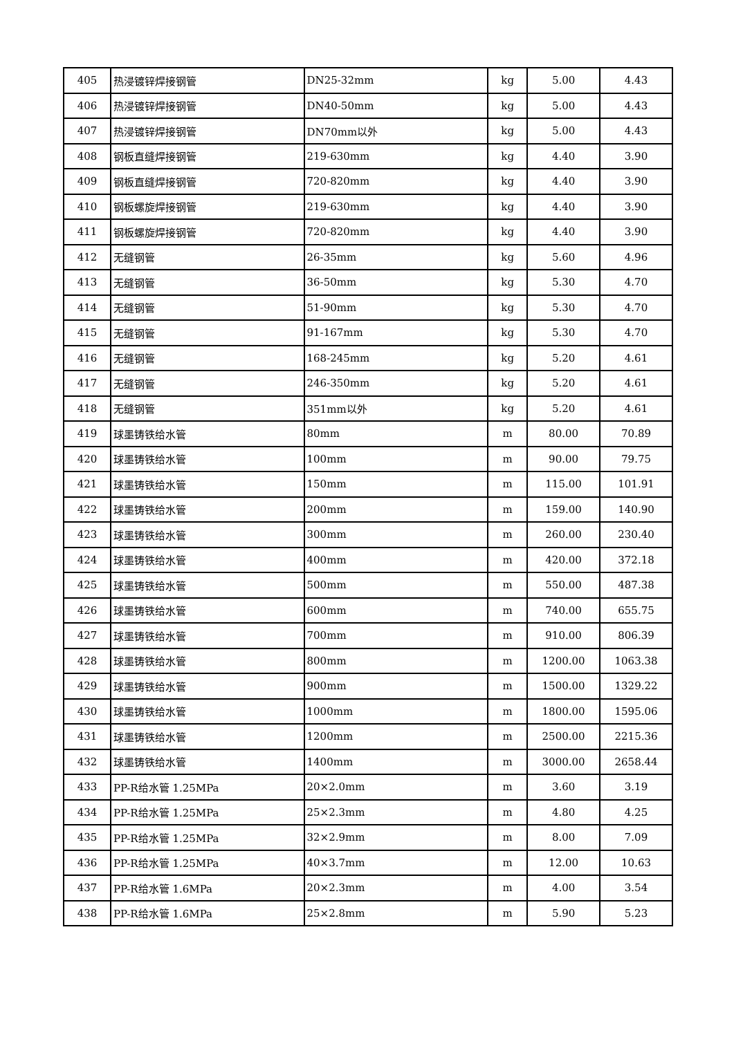| 405 | 热浸镀锌焊接钢管 | DN25-32mm | kg | 5.00 | 4.43 |
| 406 | 热浸镀锌焊接钢管 | DN40-50mm | kg | 5.00 | 4.43 |
| 407 | 热浸镀锌焊接钢管 | DN70mm以外 | kg | 5.00 | 4.43 |
| 408 | 钢板直缝焊接钢管 | 219-630mm | kg | 4.40 | 3.90 |
| 409 | 钢板直缝焊接钢管 | 720-820mm | kg | 4.40 | 3.90 |
| 410 | 钢板螺旋焊接钢管 | 219-630mm | kg | 4.40 | 3.90 |
| 411 | 钢板螺旋焊接钢管 | 720-820mm | kg | 4.40 | 3.90 |
| 412 | 无缝钢管 | 26-35mm | kg | 5.60 | 4.96 |
| 413 | 无缝钢管 | 36-50mm | kg | 5.30 | 4.70 |
| 414 | 无缝钢管 | 51-90mm | kg | 5.30 | 4.70 |
| 415 | 无缝钢管 | 91-167mm | kg | 5.30 | 4.70 |
| 416 | 无缝钢管 | 168-245mm | kg | 5.20 | 4.61 |
| 417 | 无缝钢管 | 246-350mm | kg | 5.20 | 4.61 |
| 418 | 无缝钢管 | 351mm以外 | kg | 5.20 | 4.61 |
| 419 | 球墨铸铁给水管 | 80mm | m | 80.00 | 70.89 |
| 420 | 球墨铸铁给水管 | 100mm | m | 90.00 | 79.75 |
| 421 | 球墨铸铁给水管 | 150mm | m | 115.00 | 101.91 |
| 422 | 球墨铸铁给水管 | 200mm | m | 159.00 | 140.90 |
| 423 | 球墨铸铁给水管 | 300mm | m | 260.00 | 230.40 |
| 424 | 球墨铸铁给水管 | 400mm | m | 420.00 | 372.18 |
| 425 | 球墨铸铁给水管 | 500mm | m | 550.00 | 487.38 |
| 426 | 球墨铸铁给水管 | 600mm | m | 740.00 | 655.75 |
| 427 | 球墨铸铁给水管 | 700mm | m | 910.00 | 806.39 |
| 428 | 球墨铸铁给水管 | 800mm | m | 1200.00 | 1063.38 |
| 429 | 球墨铸铁给水管 | 900mm | m | 1500.00 | 1329.22 |
| 430 | 球墨铸铁给水管 | 1000mm | m | 1800.00 | 1595.06 |
| 431 | 球墨铸铁给水管 | 1200mm | m | 2500.00 | 2215.36 |
| 432 | 球墨铸铁给水管 | 1400mm | m | 3000.00 | 2658.44 |
| 433 | PP-R给水管 1.25MPa | 20×2.0mm | m | 3.60 | 3.19 |
| 434 | PP-R给水管 1.25MPa | 25×2.3mm | m | 4.80 | 4.25 |
| 435 | PP-R给水管 1.25MPa | 32×2.9mm | m | 8.00 | 7.09 |
| 436 | PP-R给水管 1.25MPa | 40×3.7mm | m | 12.00 | 10.63 |
| 437 | PP-R给水管 1.6MPa | 20×2.3mm | m | 4.00 | 3.54 |
| 438 | PP-R给水管 1.6MPa | 25×2.8mm | m | 5.90 | 5.23 |